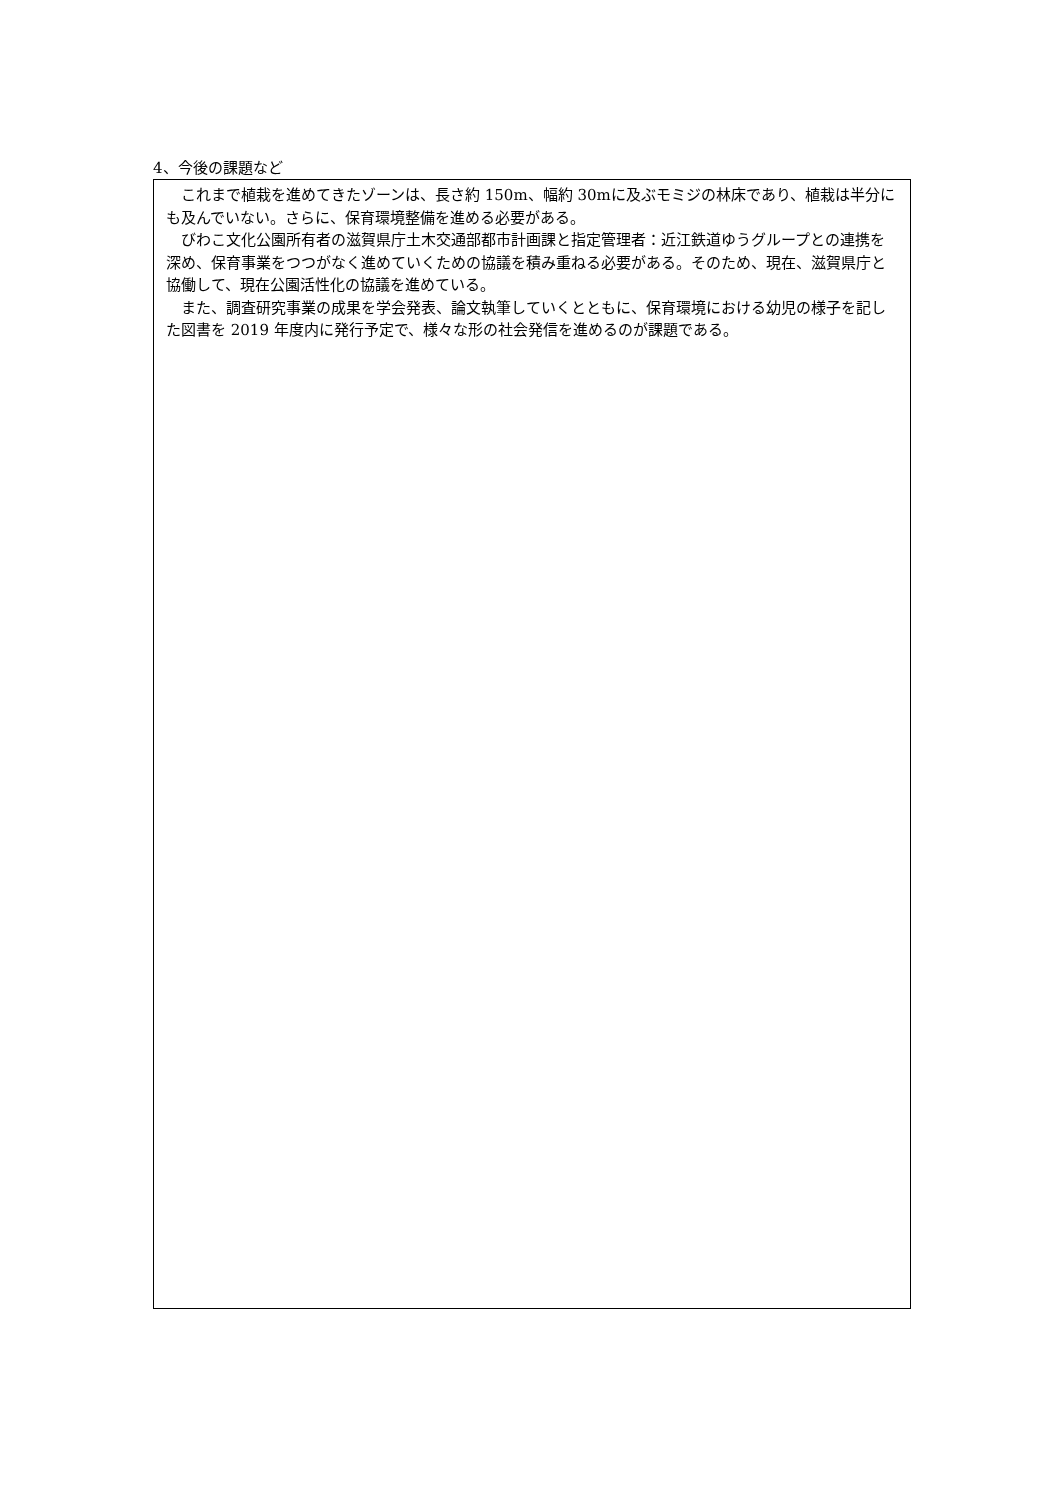4、今後の課題など
これまで植栽を進めてきたゾーンは、長さ約 150m、幅約 30mに及ぶモミジの林床であり、植栽は半分にも及んでいない。さらに、保育環境整備を進める必要がある。
びわこ文化公園所有者の滋賀県庁土木交通部都市計画課と指定管理者：近江鉄道ゆうグループとの連携を深め、保育事業をつつがなく進めていくための協議を積み重ねる必要がある。そのため、現在、滋賀県庁と協働して、現在公園活性化の協議を進めている。
また、調査研究事業の成果を学会発表、論文執筆していくとともに、保育環境における幼児の様子を記した図書を 2019 年度内に発行予定で、様々な形の社会発信を進めるのが課題である。